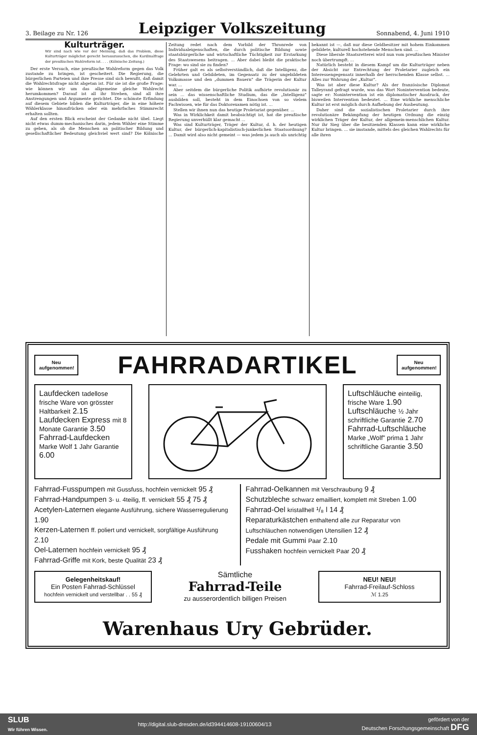3. Beilage zu Nr. 126
Leipziger Volkszeitung
Sonnabend, 4. Juni 1910
Kulturträger.
Wir sind nach wie vor der Meinung, daß das Problem, diese Kulturträger möglichst gerecht herauszusuchen, die Kardinalfrage der preußischen Wahlreform ist. . . . (Kölnische Zeitung.)
Der erste Versuch, eine preußische Wahlreform gegen das Volk zustande zu bringen, ist gescheitert. Die Regierung, die bürgerlichen Parteien und ihre Presse sind sich bewußt, daß damit die Wahlrechtsfrage nicht abgetan ist. Für sie ist die große Frage: wie können wir um das allgemeine gleiche Wahlrecht herumkommen? Darauf ist all ihr Streben, sind all ihre Anstrengungen und Argumente gerichtet. Die schönste Erfindung auf diesem Gebiete bilden die Kulturträger, die in eine höhere Wählerklasse hinaufrücken oder ein mehrfaches Stimmrecht erhalten sollten.
Auf den ersten Blick erscheint der Gedanke nicht übel. Liegt nicht etwas dumm-mechanisches darin, jedem Wähler eine Stimme zu geben, als ob die Menschen an politischer Bildung und gesellschaftlicher Bedeutung gleichviel wert sind? Die Kölnische Zeitung redet nach dem Vorbild der Thronrede von Individualeigenschaften, die durch politische Bildung sowie staatsbürgerliche und wirtschaftliche Tüchtigkeit zur Erstarkung des Staatswesens beitragen. ... Aber dabei bleibt die praktische Frage: wo sind sie zu finden?
Früher galt es als selbstverständlich, daß die Intelligenz, die Gelehrten und Gebildeten, im Gegensatz zu der ungebildeten Volksmasse und den „dummen Bauern" die Trägerin der Kultur war. ...
Aber seitdem die bürgerliche Politik aufhörte revolutionär zu sein ... das wissenschaftliche Studium, das die „Intelligenz" ausbilden soll, besteht in dem Einochsen von so vielem Fachwissen, wie für das Doktorexamen nötig ist. ...
Stellen wir ihnen nun das heutige Proletariat gegenüber. ...
Was in Wirklichkeit damit beabsichtigt ist, hat die preußische Regierung unverhüllt klar gemacht ...
Was sind Kulturträger, Träger der Kultur, d. h. der heutigen Kultur, der bürgerlich-kapitalistisch-junkerlichen Staatsordnung? ... Damit wird also nicht gemeint — was jedem ja auch als unrichtig bekannt ist —, daß nur diese Geldbesitzer mit hohem Einkommen gebildete, kulturell hochstehende Menschen sind. ...
Diese liberale Staatsretterei wird nun vom preußischen Minister noch übertrumpft. ...
Natürlich besteht in diesem Kampf um die Kulturträger neben der Absicht zur Entrechtung der Proletarier zugleich ein Interessengegensatz innerhalb der herrschenden Klasse selbst. ... Alles zur Wahrung der „Kultur".
Was ist aber diese Kultur? Als der französische Diplomat Talleyrand gefragt wurde, was das Wort Nonintervention bedeute, sagte er: Nonintervention ist ein diplomatischer Ausdruck, der bisweilen Intervention bedeutet. ... Eine wirkliche menschliche Kultur ist erst möglich durch Aufhebung der Ausbeutung.
Daher sind die sozialistischen Proletarier durch ihre revolutionäre Bekämpfung der heutigen Ordnung die einzig wirklichen Träger der Kultur, der allgemein-menschlichen Kultur. Nur ihr Sieg über die besitzenden Klassen kann eine wirkliche Kultur bringen. ... sie imstande, mittels des gleichen Wahlrechts für alle ihren
Neu aufgenommen!
FAHRRADARTIKEL
Neu aufgenommen!
Laufdecken tadellose frische Ware von grösster Haltbarkeit 2.15
Laufdecken Express mit 8 Monate Garantie 3.50
Fahrrad-Laufdecken Marke Wolf 1 Jahr Garantie 6.00
Luftschläuche einteilig, frische Ware 1.90
Luftschläuche ½ Jahr schriftliche Garantie 2.70
Fahrrad-Luftschläuche Marke „Wolf" prima 1 Jahr schriftliche Garantie 3.50
Fahrrad-Fusspumpen mit Gussfuss, hochfein vernickelt 95 ₰
Fahrrad-Handpumpen 3- u. 4teilig, ff. vernickelt 55 ₰ 75 ₰
Acetylen-Laternen elegante Ausführung, sichere Wasserregulierung 1.90
Kerzen-Laternen ff. poliert und vernickelt, sorgfältige Ausführung 2.10
Oel-Laternen hochfein vernickelt 95 ₰
Fahrrad-Griffe mit Kork, beste Qualität 23 ₰
Fahrrad-Oelkannen mit Verschraubung 9 ₰
Schutzbleche schwarz emailliert, komplett mit Streben 1.00
Fahrrad-Oel kristallhell ¹/₈ l 14 ₰
Reparaturkästchen enthaltend alle zur Reparatur von Luftschläuchen notwendigen Utensilien 12 ₰
Pedale mit Gummi Paar 2.10
Fusshaken hochfein vernickelt Paar 20 ₰
Gelegenheitskauf!
Ein Posten Fahrrad-Schlüssel
hochfein vernickelt und verstellbar . . 55 ₰
Sämtliche
Fahrrad-Teile
zu ausserordentlich billigen Preisen
NEU! NEU!
Fahrrad-Freilauf-Schloss
ℳ 1.25
Warenhaus Ury Gebrüder.
SLUB
Wir führen Wissen. http://digital.slub-dresden.de/id394414608-19100604/13 gefördert von der
Deutschen Forschungsgemeinschaft DFG